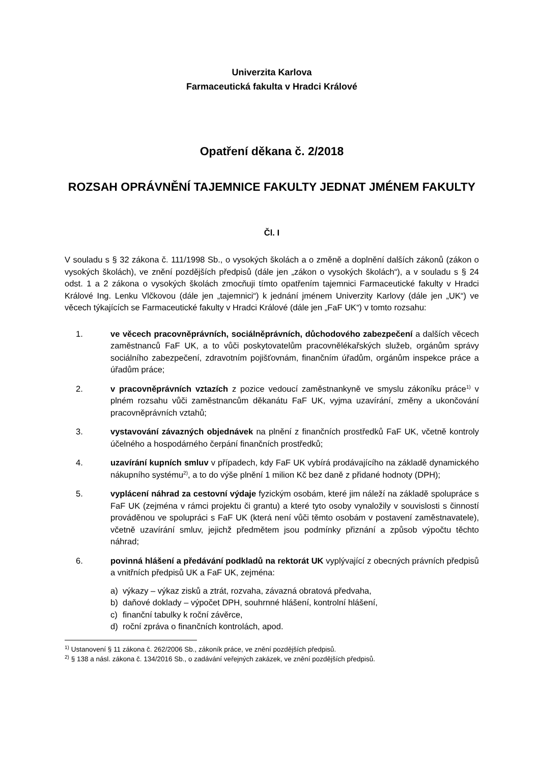Univerzita Karlova
Farmaceutická fakulta v Hradci Králové
Opatření děkana č. 2/2018
ROZSAH OPRÁVNĚNÍ TAJEMNICE FAKULTY JEDNAT JMÉNEM FAKULTY
Čl. I
V souladu s § 32 zákona č. 111/1998 Sb., o vysokých školách a o změně a doplnění dalších zákonů (zákon o vysokých školách), ve znění pozdějších předpisů (dále jen „zákon o vysokých školách“), a v souladu s § 24 odst. 1 a 2 zákona o vysokých školách zmocňuji tímto opatřením tajemnici Farmaceutické fakulty v Hradci Králové Ing. Lenku Vlčkovou (dále jen „tajemnici“) k jednání jménem Univerzity Karlovy (dále jen „UK“) ve věcech týkajících se Farmaceutické fakulty v Hradci Králové (dále jen „FaF UK“) v tomto rozsahu:
1. ve věcech pracovněprávních, sociálněprávních, důchodového zabezpečení a dalších věcech zaměstnanců FaF UK, a to vůči poskytovatelům pracovnělékařských služeb, orgánům správy sociálního zabezpečení, zdravotním pojišťovnám, finančním úřadům, orgánům inspekce práce a úřadům práce;
2. v pracovněprávních vztazích z pozice vedoucí zaměstnankyně ve smyslu zákoníku práce<sup>1)</sup> v plném rozsahu vůči zaměstnancům děkanátu FaF UK, vyjma uzavírání, změny a ukončování pracovněprávních vztahů;
3. vystavování závazných objednávek na plnění z finančních prostředků FaF UK, včetně kontroly účelného a hospodárného čerpání finančních prostředků;
4. uzavírání kupních smluv v případech, kdy FaF UK vybírá prodávajícího na základě dynamického nákupního systému<sup>2)</sup>, a to do výše plnění 1 milion Kč bez daně z přidané hodnoty (DPH);
5. vyplácení náhrad za cestovní výdaje fyzickým osobám, které jim náleží na základě spolupráce s FaF UK (zejména v rámci projektu či grantu) a které tyto osoby vynaložily v souvislosti s činností prováděnou ve spolupráci s FaF UK (která není vůči těmto osobám v postavení zaměstnavatele), včetně uzavírání smluv, jejichž předmětem jsou podmínky přiznání a způsob výpočtu těchto náhrad;
6. povinná hlášení a předávání podkladů na rektorát UK vyplývající z obecných právních předpisů a vnitřních předpisů UK a FaF UK, zejména:
a) výkazy – výkaz zisků a ztrát, rozvaha, závazná obratová předvaha,
b) daňové doklady – výpočet DPH, souhrnné hlášení, kontrolní hlášení,
c) finanční tabulky k roční závěrce,
d) roční zpráva o finančních kontrolách, apod.
<sup>1)</sup> Ustanovení § 11 zákona č. 262/2006 Sb., zákoník práce, ve znění pozdějších předpisů.
<sup>2)</sup> § 138 a násl. zákona č. 134/2016 Sb., o zadávání veřejných zakázek, ve znění pozdějších předpisů.